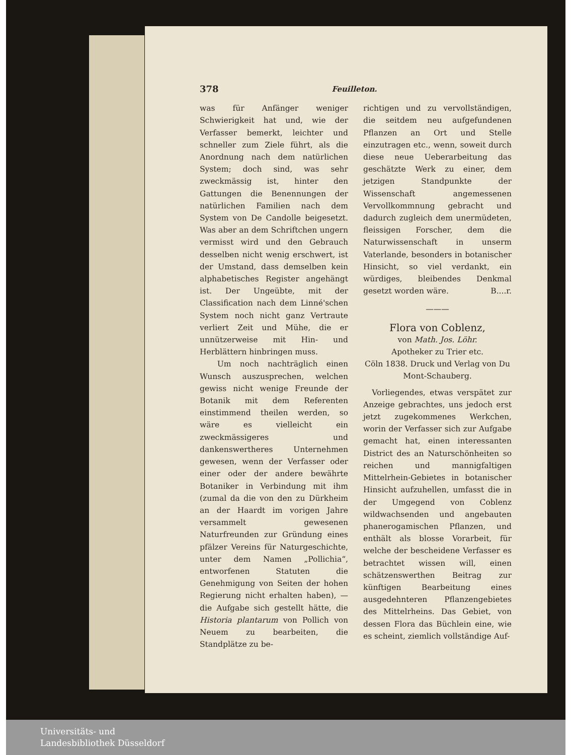378 Feuilleton.
was für Anfänger weniger Schwierigkeit hat und, wie der Verfasser bemerkt, leichter und schneller zum Ziele führt, als die Anordnung nach dem natürlichen System; doch sind, was sehr zweckmässig ist, hinter den Gattungen die Benennungen der natürlichen Familien nach dem System von De Candolle beigesetzt. Was aber an dem Schriftchen ungern vermisst wird und den Gebrauch desselben nicht wenig erschwert, ist der Umstand, dass demselben kein alphabetisches Register angehängt ist. Der Ungeübte, mit der Classification nach dem Linné'schen System noch nicht ganz Vertraute verliert Zeit und Mühe, die er unnützerweise mit Hin- und Herblättern hinbringen muss.
Um noch nachträglich einen Wunsch auszusprechen, welchen gewiss nicht wenige Freunde der Botanik mit dem Referenten einstimmend theilen werden, so wäre es vielleicht ein zweckmässigeres und dankenswertheres Unternehmen gewesen, wenn der Verfasser oder einer oder der andere bewährte Botaniker in Verbindung mit ihm (zumal da die von den zu Dürkheim an der Haardt im vorigen Jahre versammelt gewesenen Naturfreunden zur Gründung eines pfälzer Vereins für Naturgeschichte, unter dem Namen „Pollichia“, entworfenen Statuten die Genehmigung von Seiten der hohen Regierung nicht erhalten haben), — die Aufgabe sich gestellt hätte, die Historia plantarum von Pollich von Neuem zu bearbeiten, die Standplätze zu be-
richtigen und zu vervollständigen, die seitdem neu aufgefundenen Pflanzen an Ort und Stelle einzutragen etc., wenn, soweit durch diese neue Ueberarbeitung das geschätzte Werk zu einer, dem jetzigen Standpunkte der Wissenschaft angemessenen Vervollkommnung gebracht und dadurch zugleich dem unermüdeten, fleissigen Forscher, dem die Naturwissenschaft in unserm Vaterlande, besonders in botanischer Hinsicht, so viel verdankt, ein würdiges, bleibendes Denkmal gesetzt worden wäre. B....r.
———
Flora von Coblenz,
von Math. Jos. Löhr.
Apotheker zu Trier etc.
Cöln 1838. Druck und Verlag von Du Mont-Schauberg.
Vorliegendes, etwas verspätet zur Anzeige gebrachtes, uns jedoch erst jetzt zugekommenes Werkchen, worin der Verfasser sich zur Aufgabe gemacht hat, einen interessanten District des an Naturschönheiten so reichen und mannigfaltigen Mittelrhein-Gebietes in botanischer Hinsicht aufzuhellen, umfasst die in der Umgegend von Coblenz wildwachsenden und angebauten phanerogamischen Pflanzen, und enthält als blosse Vorarbeit, für welche der bescheidene Verfasser es betrachtet wissen will, einen schätzenswerthen Beitrag zur künftigen Bearbeitung eines ausgedehnteren Pflanzengebietes des Mittelrheins. Das Gebiet, von dessen Flora das Büchlein eine, wie es scheint, ziemlich vollständige Auf-
Universitäts- und
Landesbibliothek Düsseldorf